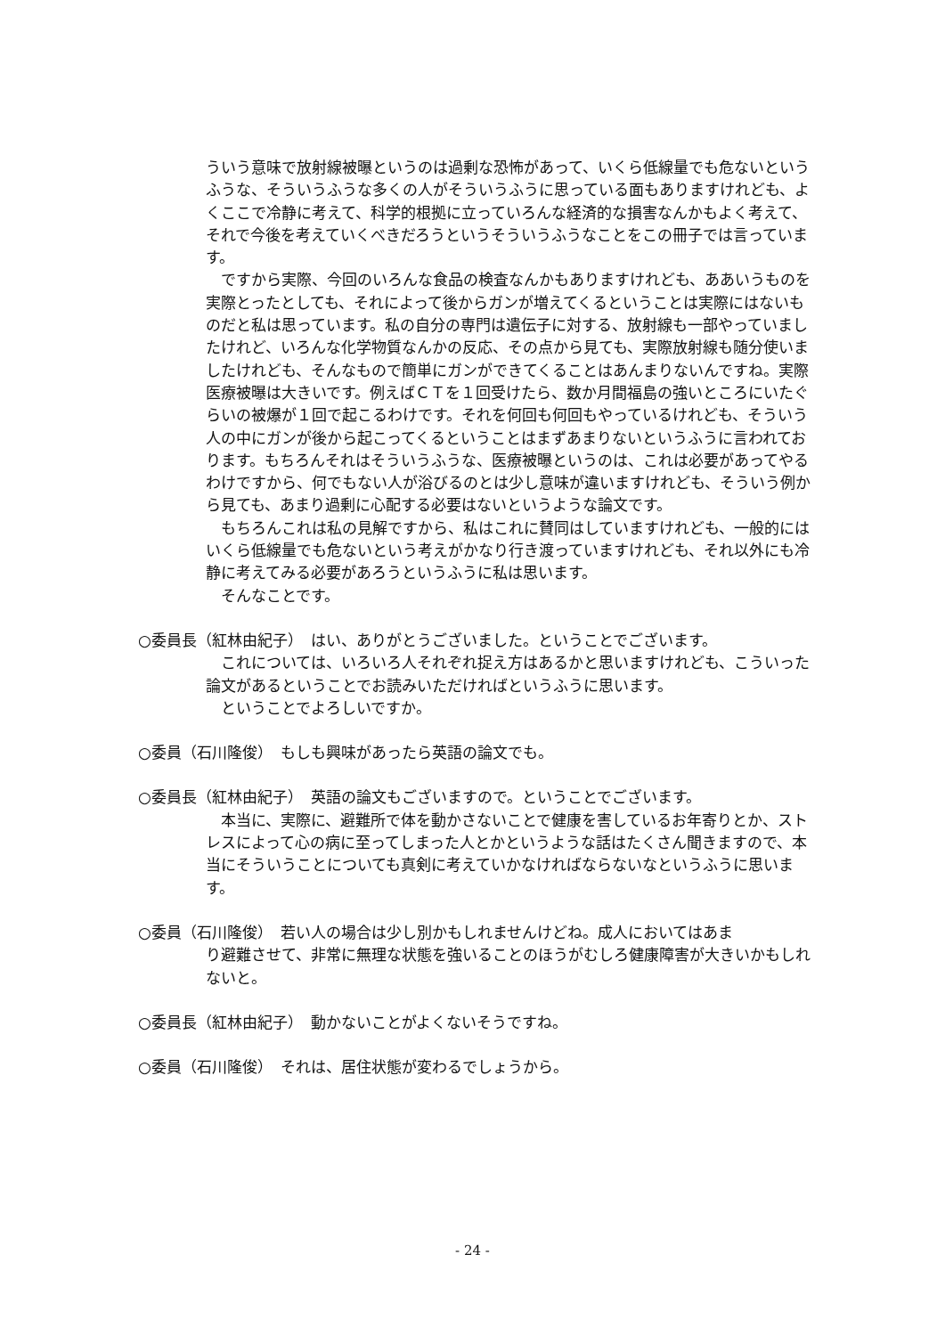ういう意味で放射線被曝というのは過剰な恐怖があって、いくら低線量でも危ないというふうな、そういうふうな多くの人がそういうふうに思っている面もありますけれども、よくここで冷静に考えて、科学的根拠に立っていろんな経済的な損害なんかもよく考えて、それで今後を考えていくべきだろうというそういうふうなことをこの冊子では言っています。
　ですから実際、今回のいろんな食品の検査なんかもありますけれども、ああいうものを実際とったとしても、それによって後からガンが増えてくるということは実際にはないものだと私は思っています。私の自分の専門は遺伝子に対する、放射線も一部やっていましたけれど、いろんな化学物質なんかの反応、その点から見ても、実際放射線も随分使いましたけれども、そんなもので簡単にガンができてくることはあんまりないんですね。実際医療被曝は大きいです。例えばＣＴを１回受けたら、数か月間福島の強いところにいたぐらいの被爆が１回で起こるわけです。それを何回も何回もやっているけれども、そういう人の中にガンが後から起こってくるということはまずあまりないというふうに言われております。もちろんそれはそういうふうな、医療被曝というのは、これは必要があってやるわけですから、何でもない人が浴びるのとは少し意味が違いますけれども、そういう例から見ても、あまり過剰に心配する必要はないというような論文です。
　もちろんこれは私の見解ですから、私はこれに賛同はしていますけれども、一般的にはいくら低線量でも危ないという考えがかなり行き渡っていますけれども、それ以外にも冷静に考えてみる必要があろうというふうに私は思います。
　そんなことです。
○委員長（紅林由紀子）　はい、ありがとうございました。ということでございます。
　これについては、いろいろ人それぞれ捉え方はあるかと思いますけれども、こういった論文があるということでお読みいただければというふうに思います。
　ということでよろしいですか。
○委員（石川隆俊）　もしも興味があったら英語の論文でも。
○委員長（紅林由紀子）　英語の論文もございますので。ということでございます。
　本当に、実際に、避難所で体を動かさないことで健康を害しているお年寄りとか、ストレスによって心の病に至ってしまった人とかというような話はたくさん聞きますので、本当にそういうことについても真剣に考えていかなければならないなというふうに思います。
○委員（石川隆俊）　若い人の場合は少し別かもしれませんけどね。成人においてはあま
り避難させて、非常に無理な状態を強いることのほうがむしろ健康障害が大きいかもしれないと。
○委員長（紅林由紀子）　動かないことがよくないそうですね。
○委員（石川隆俊）　それは、居住状態が変わるでしょうから。
- 24 -